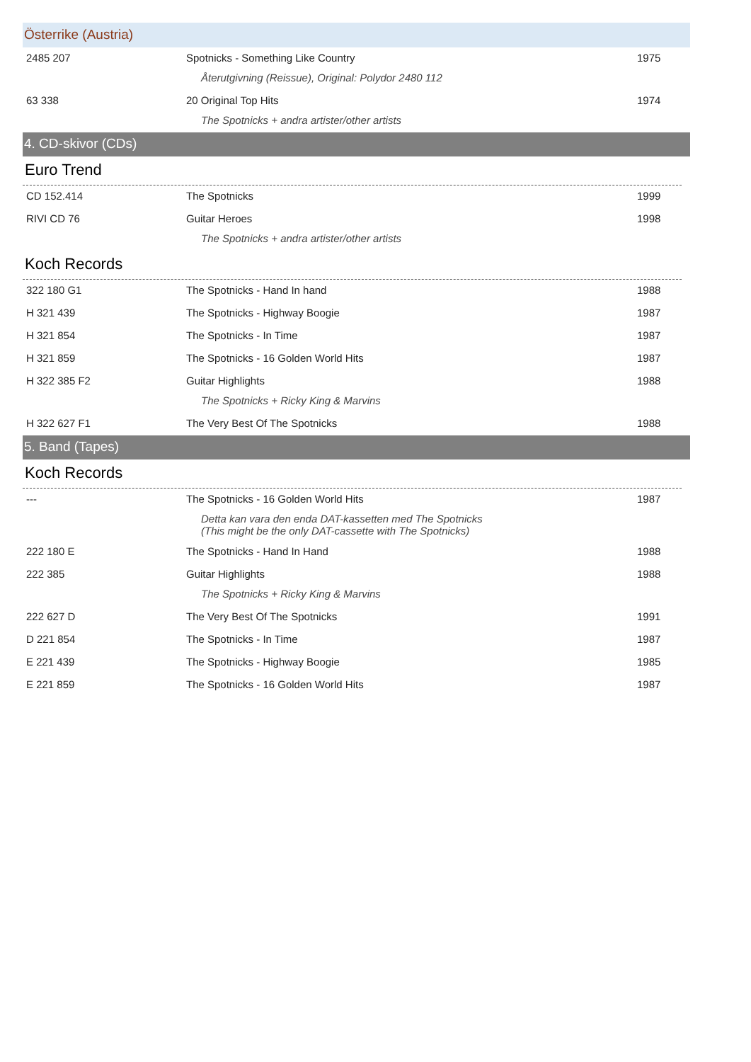Österrike (Austria)
| 2485 207 | Spotnicks - Something Like Country | 1975 |
| Återutgivning (Reissue), Original: Polydor 2480 112 | | |
| 63 338 | 20 Original Top Hits | 1974 |
| The Spotnicks + andra artister/other artists | | |
4. CD-skivor (CDs)
Euro Trend
| CD 152.414 | The Spotnicks | 1999 |
| RIVI CD 76 | Guitar Heroes | 1998 |
| The Spotnicks + andra artister/other artists | | |
Koch Records
| 322 180 G1 | The Spotnicks - Hand In hand | 1988 |
| H 321 439 | The Spotnicks - Highway Boogie | 1987 |
| H 321 854 | The Spotnicks - In Time | 1987 |
| H 321 859 | The Spotnicks - 16 Golden World Hits | 1987 |
| H 322 385 F2 | Guitar Highlights | 1988 |
| The Spotnicks + Ricky King & Marvins | | |
| H 322 627 F1 | The Very Best Of The Spotnicks | 1988 |
5. Band (Tapes)
Koch Records
| --- | The Spotnicks - 16 Golden World Hits | 1987 |
| Detta kan vara den enda DAT-kassetten med The Spotnicks (This might be the only DAT-cassette with The Spotnicks) | | |
| 222 180 E | The Spotnicks - Hand In Hand | 1988 |
| 222 385 | Guitar Highlights | 1988 |
| The Spotnicks + Ricky King & Marvins | | |
| 222 627 D | The Very Best Of The Spotnicks | 1991 |
| D 221 854 | The Spotnicks - In Time | 1987 |
| E 221 439 | The Spotnicks - Highway Boogie | 1985 |
| E 221 859 | The Spotnicks - 16 Golden World Hits | 1987 |